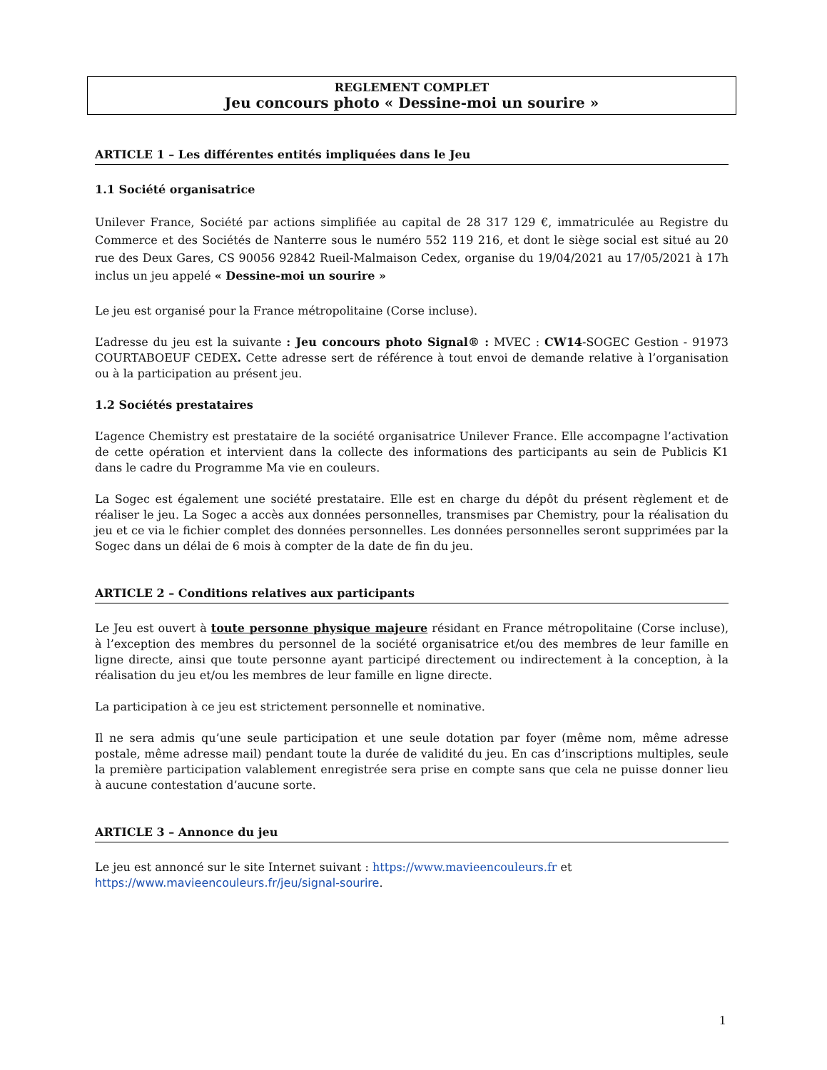REGLEMENT COMPLET
Jeu concours photo « Dessine-moi un sourire »
ARTICLE 1 – Les différentes entités impliquées dans le Jeu
1.1 Société organisatrice
Unilever France, Société par actions simplifiée au capital de 28 317 129 €, immatriculée au Registre du Commerce et des Sociétés de Nanterre sous le numéro 552 119 216, et dont le siège social est situé au 20 rue des Deux Gares, CS 90056 92842 Rueil-Malmaison Cedex, organise du 19/04/2021 au 17/05/2021 à 17h inclus un jeu appelé « Dessine-moi un sourire »
Le jeu est organisé pour la France métropolitaine (Corse incluse).
L’adresse du jeu est la suivante : Jeu concours photo Signal® : MVEC : CW14-SOGEC Gestion - 91973 COURTABOEUF CEDEX. Cette adresse sert de référence à tout envoi de demande relative à l’organisation ou à la participation au présent jeu.
1.2 Sociétés prestataires
L’agence Chemistry est prestataire de la société organisatrice Unilever France. Elle accompagne l’activation de cette opération et intervient dans la collecte des informations des participants au sein de Publicis K1 dans le cadre du Programme Ma vie en couleurs.
La Sogec est également une société prestataire. Elle est en charge du dépôt du présent règlement et de réaliser le jeu. La Sogec a accès aux données personnelles, transmises par Chemistry, pour la réalisation du jeu et ce via le fichier complet des données personnelles. Les données personnelles seront supprimées par la Sogec dans un délai de 6 mois à compter de la date de fin du jeu.
ARTICLE 2 – Conditions relatives aux participants
Le Jeu est ouvert à toute personne physique majeure résidant en France métropolitaine (Corse incluse), à l’exception des membres du personnel de la société organisatrice et/ou des membres de leur famille en ligne directe, ainsi que toute personne ayant participé directement ou indirectement à la conception, à la réalisation du jeu et/ou les membres de leur famille en ligne directe.
La participation à ce jeu est strictement personnelle et nominative.
Il ne sera admis qu’une seule participation et une seule dotation par foyer (même nom, même adresse postale, même adresse mail) pendant toute la durée de validité du jeu. En cas d’inscriptions multiples, seule la première participation valablement enregistrée sera prise en compte sans que cela ne puisse donner lieu à aucune contestation d’aucune sorte.
ARTICLE 3 – Annonce du jeu
Le jeu est annoncé sur le site Internet suivant : https://www.mavieencouleurs.fr et
https://www.mavieencouleurs.fr/jeu/signal-sourire.
1